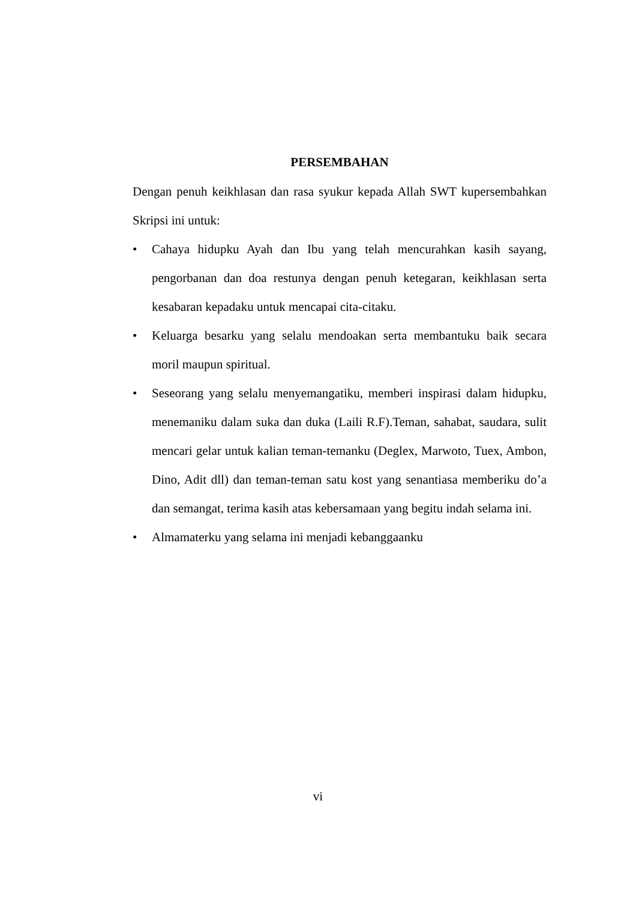PERSEMBAHAN
Dengan penuh keikhlasan dan rasa syukur kepada Allah SWT kupersembahkan Skripsi ini untuk:
• Cahaya hidupku Ayah dan Ibu yang telah mencurahkan kasih sayang, pengorbanan dan doa restunya dengan penuh ketegaran, keikhlasan serta kesabaran kepadaku untuk mencapai cita-citaku.
• Keluarga besarku yang selalu mendoakan serta membantuku baik secara moril maupun spiritual.
• Seseorang yang selalu menyemangatiku, memberi inspirasi dalam hidupku, menemaniku dalam suka dan duka (Laili R.F).Teman, sahabat, saudara, sulit mencari gelar untuk kalian teman-temanku (Deglex, Marwoto, Tuex, Ambon, Dino, Adit dll) dan teman-teman satu kost yang senantiasa memberiku do’a dan semangat, terima kasih atas kebersamaan yang begitu indah selama ini.
• Almamaterku yang selama ini menjadi kebanggaanku
vi